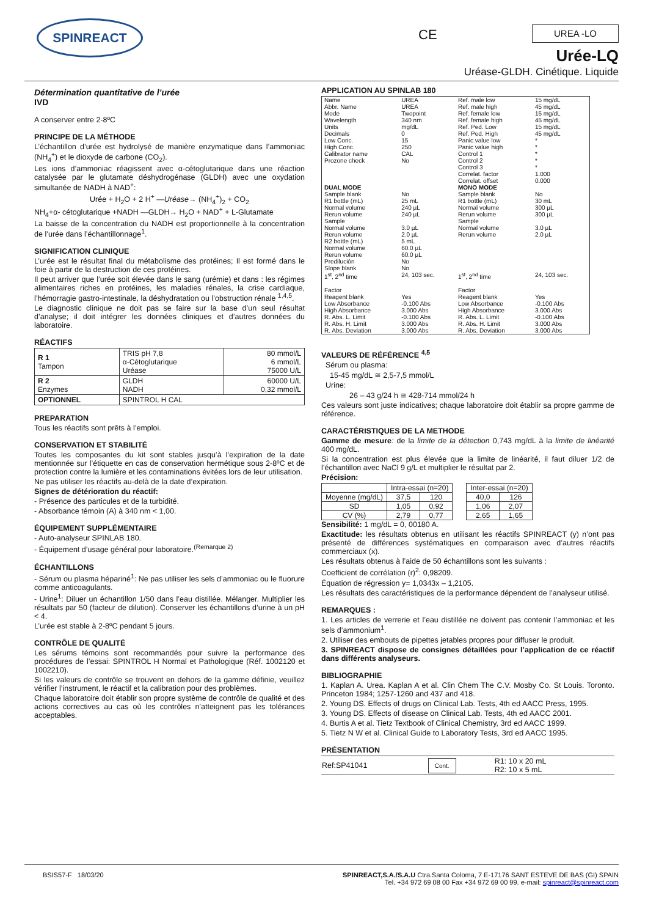SPINREACT
CE UREA -LO
Urée-LQ
Uréase-GLDH. Cinétique. Liquide
Détermination quantitative de l’urée
IVD
A conserver entre 2-8ºC
PRINCIPE DE LA MÉTHODE
L’échantillon d’urée est hydrolysé de manière enzymatique dans l’ammoniac (NH<sub>4</sub><sup>+</sup>) et le dioxyde de carbone (CO<sub>2</sub>).
Les ions d’ammoniac réagissent avec α-cétoglutarique dans une réaction catalysée par le glutamate déshydrogénase (GLDH) avec une oxydation simultanée de NADH à NAD<sup>+</sup>:
Urée + H<sub>2</sub>O + 2 H<sup>+</sup> —Uréase→ (NH<sub>4</sub><sup>+</sup>)<sub>2</sub> + CO<sub>2</sub>
NH<sub>4</sub>+α- cétoglutarique +NADH —GLDH→ H<sub>2</sub>O + NAD<sup>+</sup> + L-Glutamate
La baisse de la concentration du NADH est proportionnelle à la concentration de l’urée dans l’échantillonnage<sup>1</sup>.
SIGNIFICATION CLINIQUE
L’urée est le résultat final du métabolisme des protéines; Il est formé dans le foie à partir de la destruction de ces protéines.
Il peut arriver que l’urée soit élevée dans le sang (urémie) et dans : les régimes alimentaires riches en protéines, les maladies rénales, la crise cardiaque, l’hémorragie gastro-intestinale, la déshydratation ou l’obstruction rénale <sup>1,4,5</sup>.
Le diagnostic clinique ne doit pas se faire sur la base d’un seul résultat d’analyse; il doit intégrer les données cliniques et d’autres données du laboratoire.
RÉACTIFS
| R 1 Tampon | TRIS pH 7,8 α-Cétoglutarique Uréase | 80 mmol/L 6 mmol/L 75000 U/L |
| R 2 Enzymes | GLDH NADH | 60000 U/L 0,32 mmol/L |
| OPTIONNEL | SPINTROL H CAL | |
PREPARATION
Tous les réactifs sont prêts à l’emploi.
CONSERVATION ET STABILITÉ
Toutes les composantes du kit sont stables jusqu’à l’expiration de la date mentionnée sur l’étiquette en cas de conservation hermétique sous 2-8ºC et de protection contre la lumière et les contaminations évitées lors de leur utilisation.
Ne pas utiliser les réactifs au-delà de la date d’expiration.
Signes de détérioration du réactif:
- Présence des particules et de la turbidité.
- Absorbance témoin (A) à 340 nm < 1,00.
ÉQUIPEMENT SUPPLÉMENTAIRE
- Auto-analyseur SPINLAB 180.
- Équipement d’usage général pour laboratoire.<sup>(Remarque 2)</sup>
ÉCHANTILLONS
- Sérum ou plasma hépariné<sup>1</sup>: Ne pas utiliser les sels d’ammoniac ou le fluorure comme anticoagulants.
- Urine<sup>1</sup>: Diluer un échantillon 1/50 dans l’eau distillée. Mélanger. Multiplier les résultats par 50 (facteur de dilution). Conserver les échantillons d’urine à un pH < 4.
L’urée est stable à 2-8ºC pendant 5 jours.
CONTRÔLE DE QUALITÉ
Les sérums témoins sont recommandés pour suivre la performance des procédures de l’essai: SPINTROL H Normal et Pathologique (Réf. 1002120 et 1002210).
Si les valeurs de contrôle se trouvent en dehors de la gamme définie, veuillez vérifier l’instrument, le réactif et la calibration pour des problèmes.
Chaque laboratoire doit établir son propre système de contrôle de qualité et des actions correctives au cas où les contrôles n’atteignent pas les tolérances acceptables.
APPLICATION AU SPINLAB 180
| Name Abbr. Name Mode Wavelength Units Decimals Low Conc. High Conc. Calibrator name Prozone check | UREA UREA Twopoint 340 nm mg/dL 0 15 250 CAL No | Ref. male low Ref. male high Ref. female low Ref. female high Ref. Ped. Low Ref. Ped. High Panic value low Panic value high Control 1 Control 2 Control 3 Correlat. factor Correlat. offset | 15 mg/dL 45 mg/dL 15 mg/dL 45 mg/dL 15 mg/dL 45 mg/dL * * * * * 1.000 0.000 |
| DUAL MODE | | MONO MODE | |
| Sample blank R1 bottle (mL) Normal volume Rerun volume Sample Normal volume Rerun volume R2 bottle (mL) Normal volume Rerun volume Predilución Slope blank 1<sup>st</sup>, 2<sup>nd</sup> time Factor | No 25 mL 240 µL 240 µL 3.0 µL 2.0 µL 5 mL 60.0 µL 60.0 µL No No 24, 103 sec. | Sample blank R1 bottle (mL) Normal volume Rerun volume Sample Normal volume Rerun volume 1<sup>st</sup>, 2<sup>nd</sup> time Factor | No 30 mL 300 µL 300 µL 3.0 µL 2.0 µL 24, 103 sec. |
| Reagent blank Low Absorbance High Absorbance R. Abs. L. Limit R. Abs. H. Limit R. Abs. Deviation | Yes -0.100 Abs 3.000 Abs -0.100 Abs 3.000 Abs 3.000 Abs | Reagent blank Low Absorbance High Absorbance R. Abs. L. Limit R. Abs. H. Limit R. Abs. Deviation | Yes -0.100 Abs 3.000 Abs -0.100 Abs 3.000 Abs 3.000 Abs |
VALEURS DE RÉFÉRENCE <sup>4,5</sup>
Sérum ou plasma:
15-45 mg/dL ≅ 2,5-7,5 mmol/L
Urine:
26 – 43 g/24 h ≅ 428-714 mmol/24 h
Ces valeurs sont juste indicatives; chaque laboratoire doit établir sa propre gamme de référence.
CARACTÉRISTIQUES DE LA METHODE
Gamme de mesure: de la limite de la détection 0,743 mg/dL à la limite de linéarité 400 mg/dL.
Si la concentration est plus élevée que la limite de linéarité, il faut diluer 1/2 de l’échantillon avec NaCl 9 g/L et multiplier le résultat par 2.
Précision:
| | Intra-essai (n=20) | | | Inter-essai (n=20) | |
| --- | --- | --- | --- | --- | --- |
| Moyenne (mg/dL) | 37,5 | 120 | | 40,0 | 126 |
| SD | 1,05 | 0,92 | | 1,06 | 2,07 |
| CV (%) | 2,79 | 0,77 | | 2,65 | 1,65 |
Sensibilité: 1 mg/dL = 0, 00180 A.
Exactitude: les résultats obtenus en utilisant les réactifs SPINREACT (y) n’ont pas présenté de différences systématiques en comparaison avec d’autres réactifs commerciaux (x).
Les résultats obtenus à l’aide de 50 échantillons sont les suivants :
Coefficient de corrélation (r)<sup>2</sup>: 0,98209.
Équation de régression y= 1,0343x – 1,2105.
Les résultats des caractéristiques de la performance dépendent de l’analyseur utilisé.
REMARQUES :
1. Les articles de verrerie et l’eau distillée ne doivent pas contenir l’ammoniac et les sels d’ammonium<sup>1</sup>.
2. Utiliser des embouts de pipettes jetables propres pour diffuser le produit.
3. SPINREACT dispose de consignes détaillées pour l’application de ce réactif dans différents analyseurs.
BIBLIOGRAPHIE
1. Kaplan A. Urea. Kaplan A et al. Clin Chem The C.V. Mosby Co. St Louis. Toronto. Princeton 1984; 1257-1260 and 437 and 418.
2. Young DS. Effects of drugs on Clinical Lab. Tests, 4th ed AACC Press, 1995.
3. Young DS. Effects of disease on Clinical Lab. Tests, 4th ed AACC 2001.
4. Burtis A et al. Tietz Textbook of Clinical Chemistry, 3rd ed AACC 1999.
5. Tietz N W et al. Clinical Guide to Laboratory Tests, 3rd ed AACC 1995.
PRÉSENTATION
| Ref:SP41041 | Cont. | R1: 10 x 20 mL R2: 10 x 5 mL |
BSIS57-F 18/03/20 SPINREACT,S.A./S.A.U Ctra.Santa Coloma, 7 E-17176 SANT ESTEVE DE BAS (GI) SPAIN
Tel. +34 972 69 08 00 Fax +34 972 69 00 99. e-mail: spinreact@spinreact.com